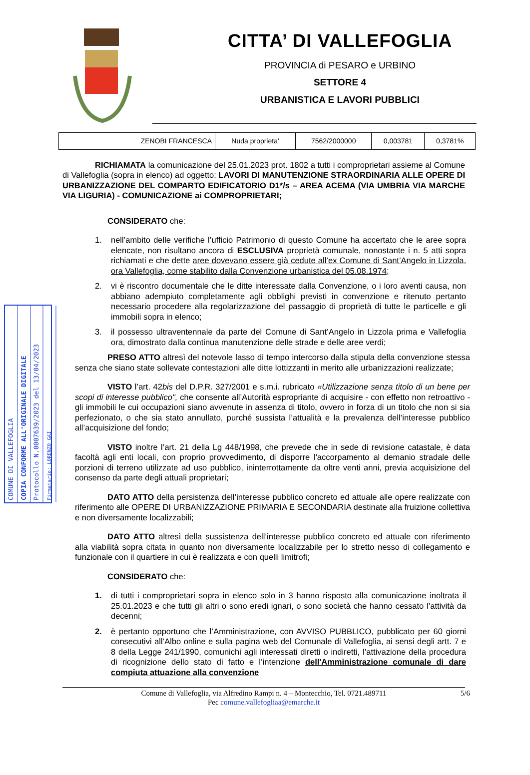CITTA’ DI VALLEFOGLIA
PROVINCIA di PESARO e URBINO
SETTORE 4
URBANISTICA E LAVORI PUBBLICI
| ZENOBI FRANCESCA | Nuda proprieta' | 7562/2000000 | 0,003781 | 0,3781% |
COMUNE DI VALLEFOGLIA
COPIA CONFORME ALL'ORIGINALE DIGITALE
Protocollo N.0007639/2023 del 13/04/2023
Firmatario: LORENZO GAI
RICHIAMATA la comunicazione del 25.01.2023 prot. 1802 a tutti i comproprietari assieme al Comune di Vallefoglia (sopra in elenco) ad oggetto: LAVORI DI MANUTENZIONE STRAORDINARIA ALLE OPERE DI URBANIZZAZIONE DEL COMPARTO EDIFICATORIO D1*/s – AREA ACEMA (VIA UMBRIA VIA MARCHE VIA LIGURIA) - COMUNICAZIONE ai COMPROPRIETARI;
CONSIDERATO che:
1. nell’ambito delle verifiche l’ufficio Patrimonio di questo Comune ha accertato che le aree sopra elencate, non risultano ancora di ESCLUSIVA proprietà comunale, nonostante i n. 5 atti sopra richiamati e che dette aree dovevano essere già cedute all’ex Comune di Sant’Angelo in Lizzola, ora Vallefoglia, come stabilito dalla Convenzione urbanistica del 05.08.1974;
2. vi è riscontro documentale che le ditte interessate dalla Convenzione, o i loro aventi causa, non abbiano adempiuto completamente agli obblighi previsti in convenzione e ritenuto pertanto necessario procedere alla regolarizzazione del passaggio di proprietà di tutte le particelle e gli immobili sopra in elenco;
3. il possesso ultraventennale da parte del Comune di Sant’Angelo in Lizzola prima e Vallefoglia ora, dimostrato dalla continua manutenzione delle strade e delle aree verdi;
PRESO ATTO altresì del notevole lasso di tempo intercorso dalla stipula della convenzione stessa senza che siano state sollevate contestazioni alle ditte lottizzanti in merito alle urbanizzazioni realizzate;
VISTO l’art. 42bis del D.P.R. 327/2001 e s.m.i. rubricato «Utilizzazione senza titolo di un bene per scopi di interesse pubblico", che consente all’Autorità espropriante di acquisire - con effetto non retroattivo - gli immobili le cui occupazioni siano avvenute in assenza di titolo, ovvero in forza di un titolo che non si sia perfezionato, o che sia stato annullato, purché sussista l’attualità e la prevalenza dell’interesse pubblico all’acquisizione del fondo;
VISTO inoltre l’art. 21 della Lg 448/1998, che prevede che in sede di revisione catastale, è data facoltà agli enti locali, con proprio provvedimento, di disporre l'accorpamento al demanio stradale delle porzioni di terreno utilizzate ad uso pubblico, ininterrottamente da oltre venti anni, previa acquisizione del consenso da parte degli attuali proprietari;
DATO ATTO della persistenza dell’interesse pubblico concreto ed attuale alle opere realizzate con riferimento alle OPERE DI URBANIZZAZIONE PRIMARIA E SECONDARIA destinate alla fruizione collettiva e non diversamente localizzabili;
DATO ATTO altresì della sussistenza dell’interesse pubblico concreto ed attuale con riferimento alla viabilità sopra citata in quanto non diversamente localizzabile per lo stretto nesso di collegamento e funzionale con il quartiere in cui è realizzata e con quelli limitrofi;
CONSIDERATO che:
1. di tutti i comproprietari sopra in elenco solo in 3 hanno risposto alla comunicazione inoltrata il 25.01.2023 e che tutti gli altri o sono eredi ignari, o sono società che hanno cessato l’attività da decenni;
2. è pertanto opportuno che l’Amministrazione, con AVVISO PUBBLICO, pubblicato per 60 giorni consecutivi all’Albo online e sulla pagina web del Comunale di Vallefoglia, ai sensi degli artt. 7 e 8 della Legge 241/1990, comunichi agli interessati diretti o indiretti, l’attivazione della procedura di ricognizione dello stato di fatto e l’intenzione dell'Amministrazione comunale di dare compiuta attuazione alla convenzione
Comune di Vallefoglia, via Alfredino Rampi n. 4 – Montecchio, Tel. 0721.489711 5/6
Pec comune.vallefogliaa@emarche.it